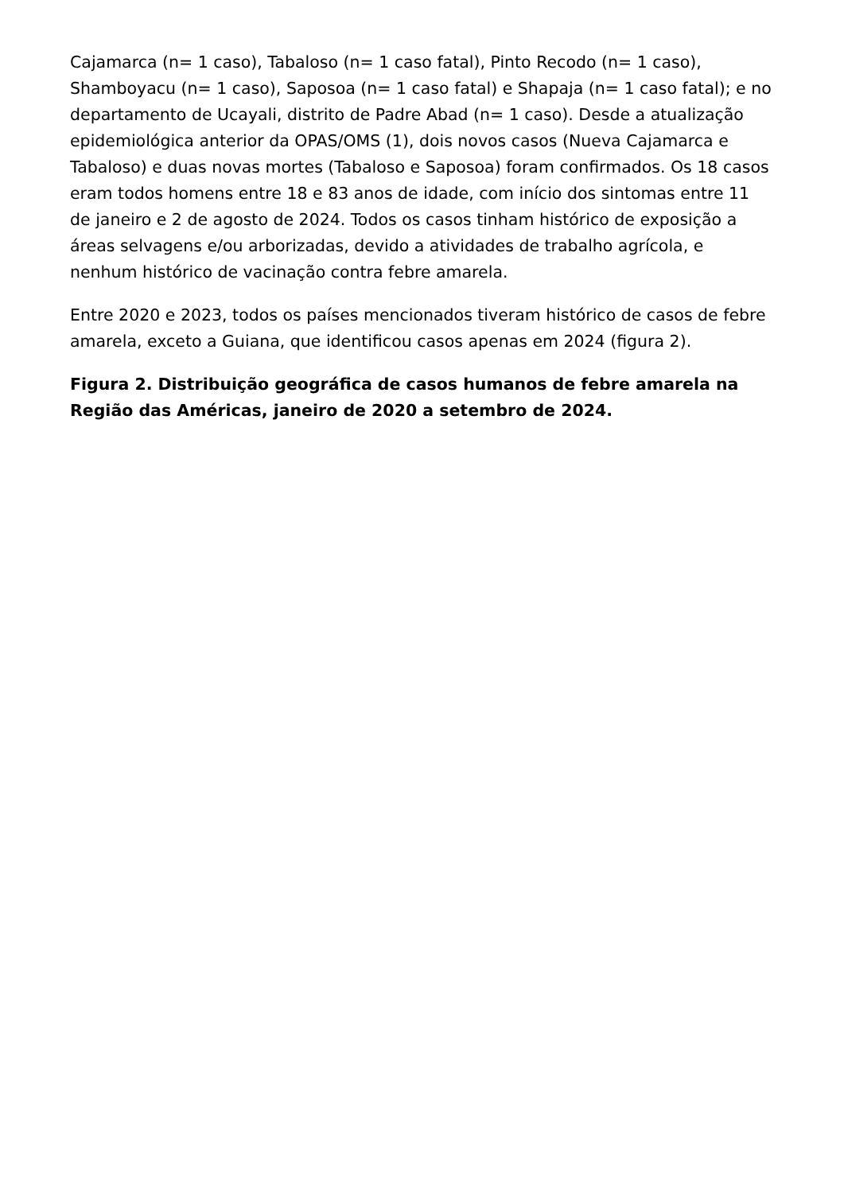Cajamarca (n= 1 caso), Tabaloso (n= 1 caso fatal), Pinto Recodo (n= 1 caso), Shamboyacu (n= 1 caso), Saposoa (n= 1 caso fatal) e Shapaja (n= 1 caso fatal); e no departamento de Ucayali, distrito de Padre Abad (n= 1 caso). Desde a atualização epidemiológica anterior da OPAS/OMS (1), dois novos casos (Nueva Cajamarca e Tabaloso) e duas novas mortes (Tabaloso e Saposoa) foram confirmados. Os 18 casos eram todos homens entre 18 e 83 anos de idade, com início dos sintomas entre 11 de janeiro e 2 de agosto de 2024. Todos os casos tinham histórico de exposição a áreas selvagens e/ou arborizadas, devido a atividades de trabalho agrícola, e nenhum histórico de vacinação contra febre amarela.
Entre 2020 e 2023, todos os países mencionados tiveram histórico de casos de febre amarela, exceto a Guiana, que identificou casos apenas em 2024 (figura 2).
Figura 2. Distribuição geográfica de casos humanos de febre amarela na Região das Américas, janeiro de 2020 a setembro de 2024.